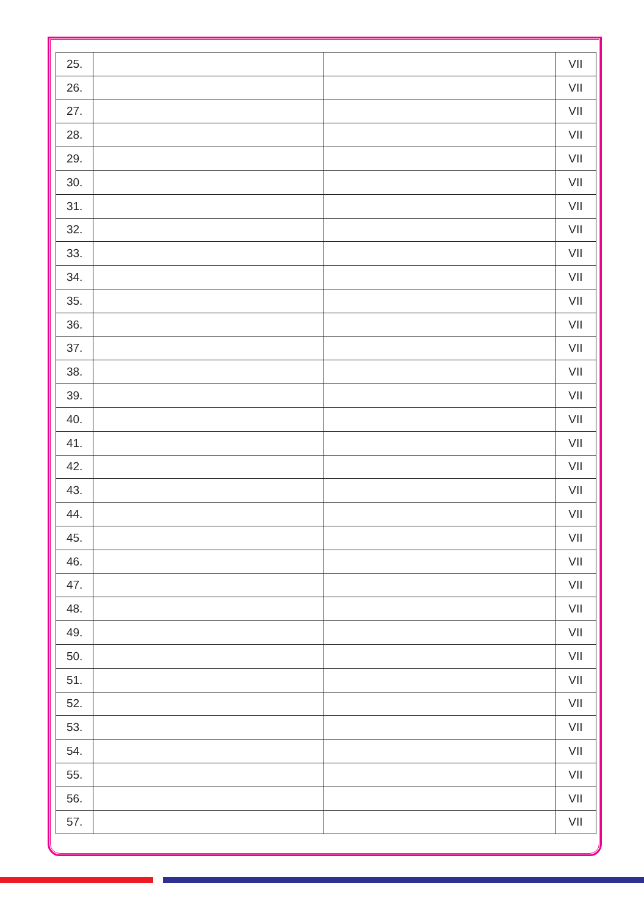| 25. | | | VII |
| 26. | | | VII |
| 27. | | | VII |
| 28. | | | VII |
| 29. | | | VII |
| 30. | | | VII |
| 31. | | | VII |
| 32. | | | VII |
| 33. | | | VII |
| 34. | | | VII |
| 35. | | | VII |
| 36. | | | VII |
| 37. | | | VII |
| 38. | | | VII |
| 39. | | | VII |
| 40. | | | VII |
| 41. | | | VII |
| 42. | | | VII |
| 43. | | | VII |
| 44. | | | VII |
| 45. | | | VII |
| 46. | | | VII |
| 47. | | | VII |
| 48. | | | VII |
| 49. | | | VII |
| 50. | | | VII |
| 51. | | | VII |
| 52. | | | VII |
| 53. | | | VII |
| 54. | | | VII |
| 55. | | | VII |
| 56. | | | VII |
| 57. | | | VII |